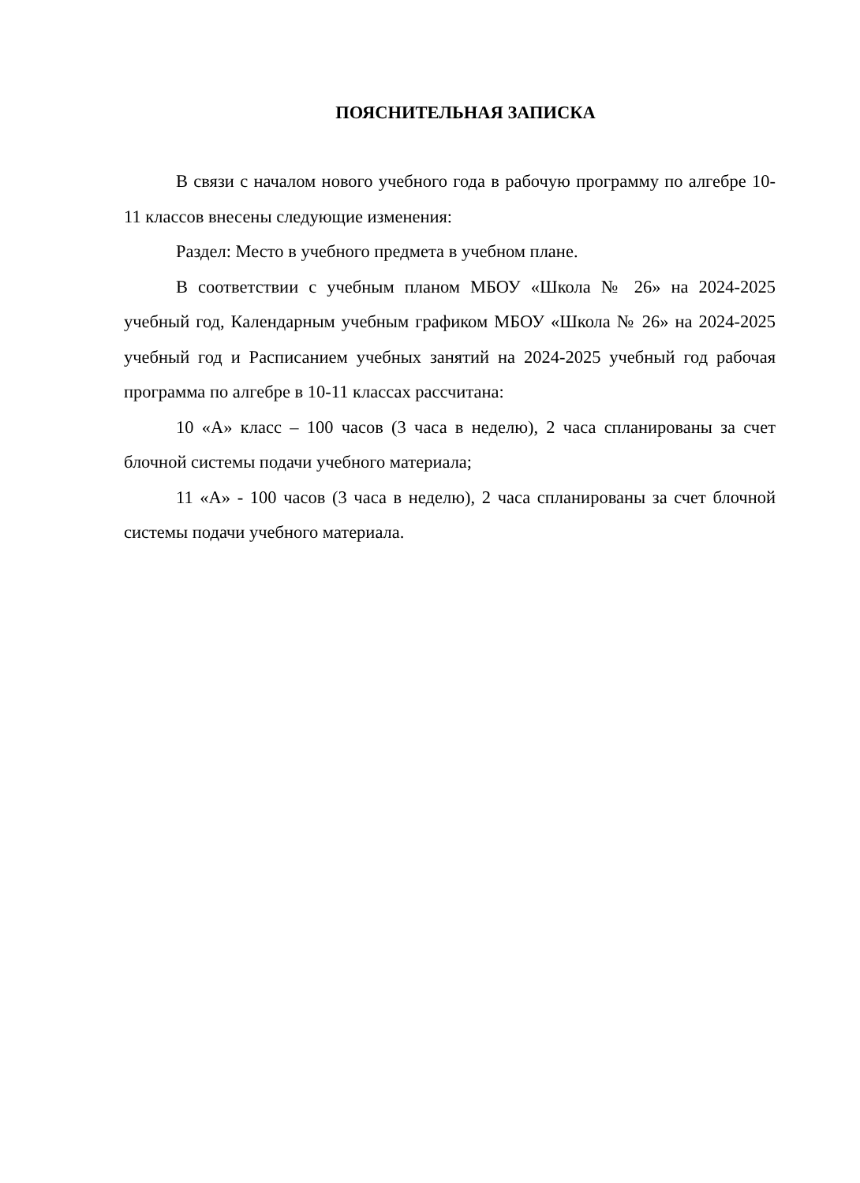ПОЯСНИТЕЛЬНАЯ ЗАПИСКА
В связи с началом нового учебного года в рабочую программу по алгебре 10-11 классов внесены следующие изменения:
Раздел: Место в учебного предмета в учебном плане.
В соответствии с учебным планом МБОУ «Школа № 26» на 2024-2025 учебный год, Календарным учебным графиком МБОУ «Школа № 26» на 2024-2025 учебный год и Расписанием учебных занятий на 2024-2025 учебный год рабочая программа по алгебре в 10-11 классах рассчитана:
10 «А» класс – 100 часов (3 часа в неделю), 2 часа спланированы за счет блочной системы подачи учебного материала;
11 «А» - 100 часов (3 часа в неделю), 2 часа спланированы за счет блочной системы подачи учебного материала.